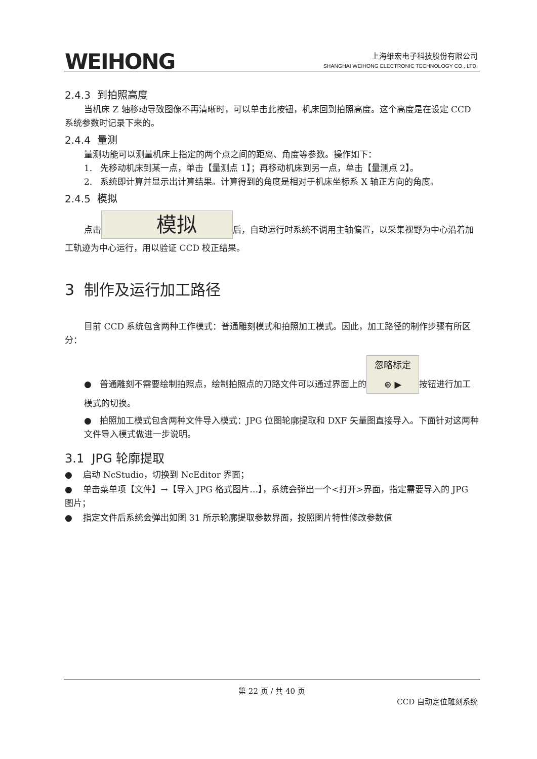WEIHONG
上海维宏电子科技股份有限公司
SHANGHAI WEIHONG ELECTRONIC TECHNOLOGY CO., LTD.
2.4.3 到拍照高度
当机床 Z 轴移动导致图像不再清晰时，可以单击此按钮，机床回到拍照高度。这个高度是在设定 CCD 系统参数时记录下来的。
2.4.4 量测
量测功能可以测量机床上指定的两个点之间的距离、角度等参数。操作如下：
1. 先移动机床到某一点，单击【量测点 1】；再移动机床到另一点，单击【量测点 2】。
2. 系统即计算并显示出计算结果。计算得到的角度是相对于机床坐标系 X 轴正方向的角度。
2.4.5 模拟
点击 模拟 后，自动运行时系统不调用主轴偏置，以采集视野为中心沿着加工轨迹为中心运行，用以验证 CCD 校正结果。
3 制作及运行加工路径
目前 CCD 系统包含两种工作模式：普通雕刻模式和拍照加工模式。因此，加工路径的制作步骤有所区分：
● 普通雕刻不需要绘制拍照点，绘制拍照点的刀路文件可以通过界面上的 忽略标定
⊛ ▶ 按钮进行加工模式的切换。
● 拍照加工模式包含两种文件导入模式：JPG 位图轮廓提取和 DXF 矢量图直接导入。下面针对这两种文件导入模式做进一步说明。
3.1 JPG 轮廓提取
● 启动 NcStudio，切换到 NcEditor 界面；
● 单击菜单项【文件】→【导入 JPG 格式图片…】，系统会弹出一个<打开>界面，指定需要导入的 JPG 图片；
● 指定文件后系统会弹出如图 31 所示轮廓提取参数界面，按照图片特性修改参数值
第 22 页 / 共 40 页
CCD 自动定位雕刻系统